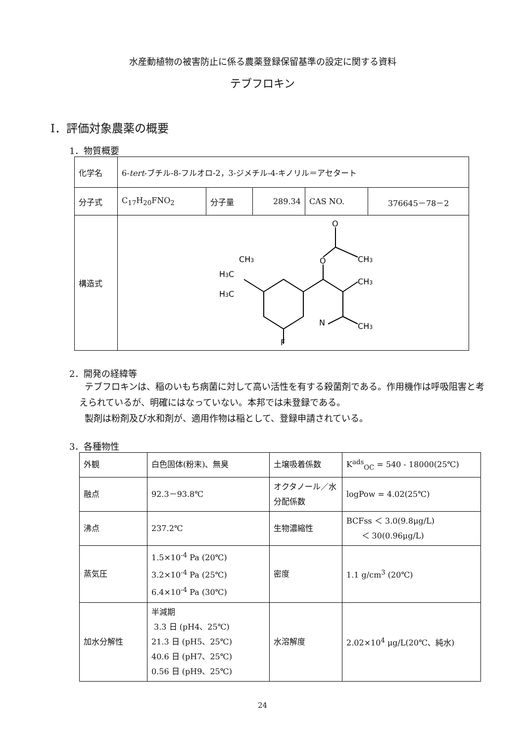水産動植物の被害防止に係る農薬登録保留基準の設定に関する資料
テブフロキン
Ⅰ．評価対象農薬の概要
1．物質概要
| 化学名 | 6- tert -ブチル-8-フルオロ-2，3-ジメチル-4-キノリル＝アセタート | | | | |
| 分子式 | C<sub>17</sub>H<sub>20</sub>FNO<sub>2</sub> | 分子量 | 289.34 | CAS NO. | 376645－78－2 |
| 構造式 | O O CH 3 CH 3 CH 3 N F CH 3 H 3 C H 3 C | | | | |
2．開発の経緯等
テブフロキンは、稲のいもち病菌に対して高い活性を有する殺菌剤である。作用機作は呼吸阻害と考えられているが、明確にはなっていない。本邦では未登録である。
製剤は粉剤及び水和剤が、適用作物は稲として、登録申請されている。
3．各種物性
| 外観 | 白色固体(粉末)、無臭 | 土壌吸着係数 | K<sup>ads</sup><sub>OC</sub> = 540 - 18000(25℃) |
| 融点 | 92.3－93.8℃ | オクタノール／水分配係数 | logPow = 4.02(25℃) |
| 沸点 | 237.2℃ | 生物濃縮性 | BCFss ＜ 3.0(9.8μg/L) ＜ 30(0.96μg/L) |
| 蒸気圧 | 1.5×10<sup>-4</sup> Pa (20℃) 3.2×10<sup>-4</sup> Pa (25℃) 6.4×10<sup>-4</sup> Pa (30℃) | 密度 | 1.1 g/cm<sup>3</sup> (20℃) |
| 加水分解性 | 半減期 3.3 日 (pH4、25℃) 21.3 日 (pH5、25℃) 40.6 日 (pH7、25℃) 0.56 日 (pH9、25℃) | 水溶解度 | 2.02×10<sup>4</sup> μg/L(20℃、純水) |
24